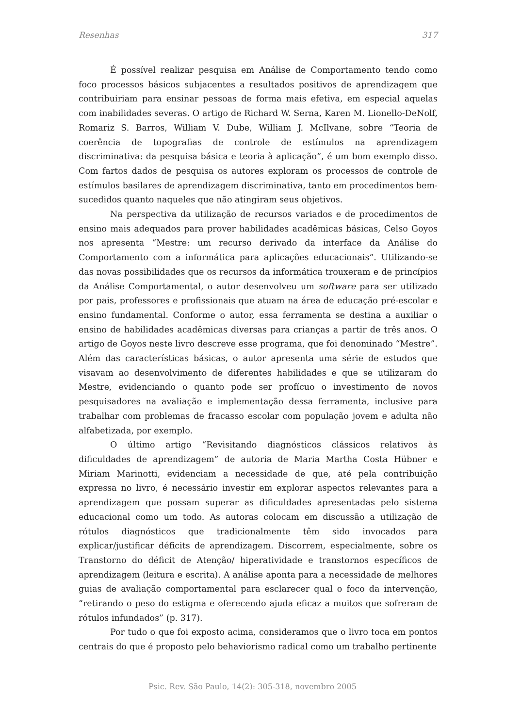Resenhas 317
É possível realizar pesquisa em Análise de Comportamento tendo como foco processos básicos subjacentes a resultados positivos de aprendizagem que contribuiriam para ensinar pessoas de forma mais efetiva, em especial aquelas com inabilidades severas. O artigo de Richard W. Serna, Karen M. Lionello-DeNolf, Romariz S. Barros, William V. Dube, William J. McIlvane, sobre “Teoria de coerência de topografias de controle de estímulos na aprendizagem discriminativa: da pesquisa básica e teoria à aplicação”, é um bom exemplo disso. Com fartos dados de pesquisa os autores exploram os processos de controle de estímulos basilares de aprendizagem discriminativa, tanto em procedimentos bem-sucedidos quanto naqueles que não atingiram seus objetivos.
Na perspectiva da utilização de recursos variados e de procedimentos de ensino mais adequados para prover habilidades acadêmicas básicas, Celso Goyos nos apresenta “Mestre: um recurso derivado da interface da Análise do Comportamento com a informática para aplicações educacionais”. Utilizando-se das novas possibilidades que os recursos da informática trouxeram e de princípios da Análise Comportamental, o autor desenvolveu um software para ser utilizado por pais, professores e profissionais que atuam na área de educação pré-escolar e ensino fundamental. Conforme o autor, essa ferramenta se destina a auxiliar o ensino de habilidades acadêmicas diversas para crianças a partir de três anos. O artigo de Goyos neste livro descreve esse programa, que foi denominado “Mestre”. Além das características básicas, o autor apresenta uma série de estudos que visavam ao desenvolvimento de diferentes habilidades e que se utilizaram do Mestre, evidenciando o quanto pode ser profícuo o investimento de novos pesquisadores na avaliação e implementação dessa ferramenta, inclusive para trabalhar com problemas de fracasso escolar com população jovem e adulta não alfabetizada, por exemplo.
O último artigo “Revisitando diagnósticos clássicos relativos às dificuldades de aprendizagem” de autoria de Maria Martha Costa Hübner e Miriam Marinotti, evidenciam a necessidade de que, até pela contribuição expressa no livro, é necessário investir em explorar aspectos relevantes para a aprendizagem que possam superar as dificuldades apresentadas pelo sistema educacional como um todo. As autoras colocam em discussão a utilização de rótulos diagnósticos que tradicionalmente têm sido invocados para explicar/justificar déficits de aprendizagem. Discorrem, especialmente, sobre os Transtorno do déficit de Atenção/ hiperatividade e transtornos específicos de aprendizagem (leitura e escrita). A análise aponta para a necessidade de melhores guias de avaliação comportamental para esclarecer qual o foco da intervenção, “retirando o peso do estigma e oferecendo ajuda eficaz a muitos que sofreram de rótulos infundados” (p. 317).
Por tudo o que foi exposto acima, consideramos que o livro toca em pontos centrais do que é proposto pelo behaviorismo radical como um trabalho pertinente
Psic. Rev. São Paulo, 14(2): 305-318, novembro 2005